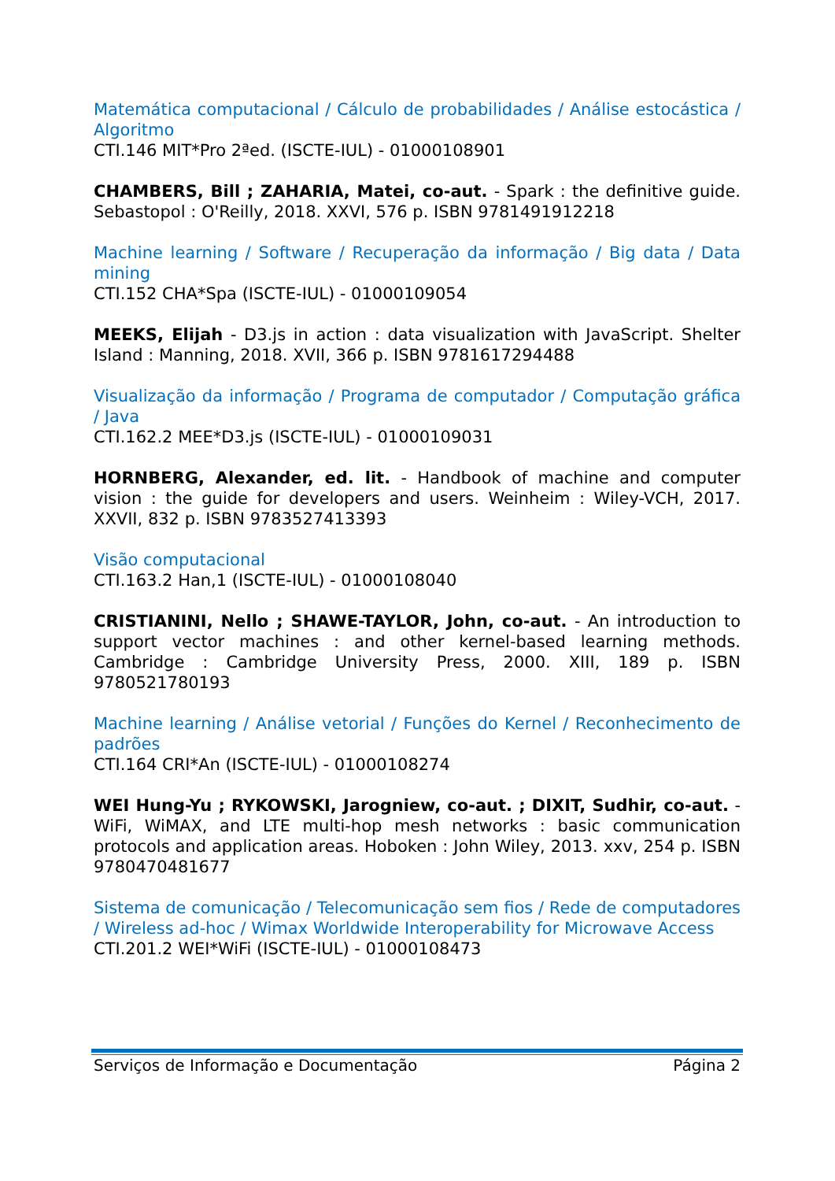Matemática computacional / Cálculo de probabilidades / Análise estocástica / Algoritmo
CTI.146 MIT*Pro 2ªed. (ISCTE-IUL) - 01000108901
CHAMBERS, Bill ; ZAHARIA, Matei, co-aut. - Spark : the definitive guide. Sebastopol : O'Reilly, 2018. XXVI, 576 p. ISBN 9781491912218
Machine learning / Software / Recuperação da informação / Big data / Data mining
CTI.152 CHA*Spa (ISCTE-IUL) - 01000109054
MEEKS, Elijah - D3.js in action : data visualization with JavaScript. Shelter Island : Manning, 2018. XVII, 366 p. ISBN 9781617294488
Visualização da informação / Programa de computador / Computação gráfica / Java
CTI.162.2 MEE*D3.js (ISCTE-IUL) - 01000109031
HORNBERG, Alexander, ed. lit. - Handbook of machine and computer vision : the guide for developers and users. Weinheim : Wiley-VCH, 2017. XXVII, 832 p. ISBN 9783527413393
Visão computacional
CTI.163.2 Han,1 (ISCTE-IUL) - 01000108040
CRISTIANINI, Nello ; SHAWE-TAYLOR, John, co-aut. - An introduction to support vector machines : and other kernel-based learning methods. Cambridge : Cambridge University Press, 2000. XIII, 189 p. ISBN 9780521780193
Machine learning / Análise vetorial / Funções do Kernel / Reconhecimento de padrões
CTI.164 CRI*An (ISCTE-IUL) - 01000108274
WEI Hung-Yu ; RYKOWSKI, Jarogniew, co-aut. ; DIXIT, Sudhir, co-aut. - WiFi, WiMAX, and LTE multi-hop mesh networks : basic communication protocols and application areas. Hoboken : John Wiley, 2013. xxv, 254 p. ISBN 9780470481677
Sistema de comunicação / Telecomunicação sem fios / Rede de computadores / Wireless ad-hoc / Wimax Worldwide Interoperability for Microwave Access
CTI.201.2 WEI*WiFi (ISCTE-IUL) - 01000108473
Serviços de Informação e Documentação Página 2